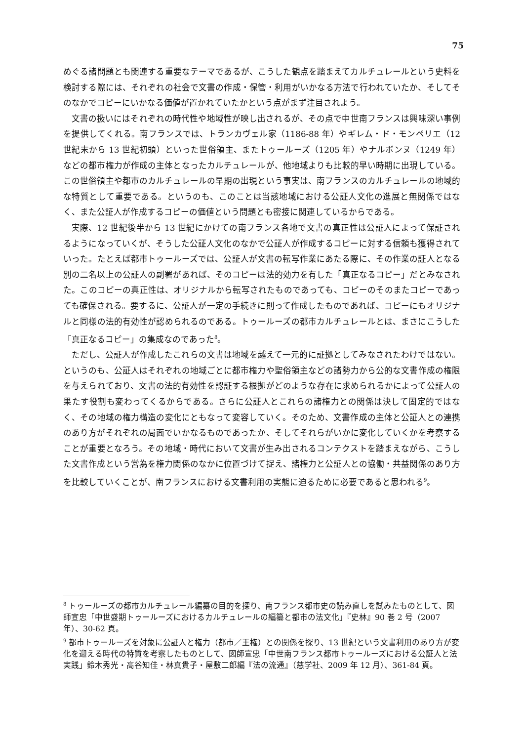75
めぐる諸問題とも関連する重要なテーマであるが、こうした観点を踏まえてカルチュレールという史料を検討する際には、それぞれの社会で文書の作成・保管・利用がいかなる方法で行われていたか、そしてそのなかでコピーにいかなる価値が置かれていたかという点がまず注目されよう。
文書の扱いにはそれぞれの時代性や地域性が映し出されるが、その点で中世南フランスは興味深い事例を提供してくれる。南フランスでは、トランカヴェル家（1186-88 年）やギレム・ド・モンペリエ（12 世紀末から 13 世紀初頭）といった世俗領主、またトゥールーズ（1205 年）やナルボンヌ（1249 年）などの都市権力が作成の主体となったカルチュレールが、他地域よりも比較的早い時期に出現している。この世俗領主や都市のカルチュレールの早期の出現という事実は、南フランスのカルチュレールの地域的な特質として重要である。というのも、このことは当該地域における公証人文化の進展と無関係ではなく、また公証人が作成するコピーの価値という問題とも密接に関連しているからである。
実際、12 世紀後半から 13 世紀にかけての南フランス各地で文書の真正性は公証人によって保証されるようになっていくが、そうした公証人文化のなかで公証人が作成するコピーに対する信頼も獲得されていった。たとえば都市トゥールーズでは、公証人が文書の転写作業にあたる際に、その作業の証人となる別の二名以上の公証人の副署があれば、そのコピーは法的効力を有した「真正なるコピー」だとみなされた。このコピーの真正性は、オリジナルから転写されたものであっても、コピーのそのまたコピーであっても確保される。要するに、公証人が一定の手続きに則って作成したものであれば、コピーにもオリジナルと同様の法的有効性が認められるのである。トゥールーズの都市カルチュレールとは、まさにこうした「真正なるコピー」の集成なのであった<sup>8</sup>。
ただし、公証人が作成したこれらの文書は地域を越えて一元的に証拠としてみなされたわけではない。というのも、公証人はそれぞれの地域ごとに都市権力や聖俗領主などの諸勢力から公的な文書作成の権限を与えられており、文書の法的有効性を認証する根拠がどのような存在に求められるかによって公証人の果たす役割も変わってくるからである。さらに公証人とこれらの諸権力との関係は決して固定的ではなく、その地域の権力構造の変化にともなって変容していく。そのため、文書作成の主体と公証人との連携のあり方がそれぞれの局面でいかなるものであったか、そしてそれらがいかに変化していくかを考察することが重要となろう。その地域・時代において文書が生み出されるコンテクストを踏まえながら、こうした文書作成という営為を権力関係のなかに位置づけて捉え、諸権力と公証人との協働・共益関係のあり方を比較していくことが、南フランスにおける文書利用の実態に迫るために必要であると思われる<sup>9</sup>。
<sup>8</sup> トゥールーズの都市カルチュレール編纂の目的を探り、南フランス都市史の読み直しを試みたものとして、図師宣忠「中世盛期トゥールーズにおけるカルチュレールの編纂と都市の法文化」『史林』90 巻 2 号（2007 年）、30-62 頁。
<sup>9</sup> 都市トゥールーズを対象に公証人と権力（都市／王権）との関係を探り、13 世紀という文書利用のあり方が変化を迎える時代の特質を考察したものとして、図師宣忠「中世南フランス都市トゥールーズにおける公証人と法実践」鈴木秀光・高谷知佳・林真貴子・屋敷二郎編『法の流通』（慈学社、2009 年 12 月）、361-84 頁。